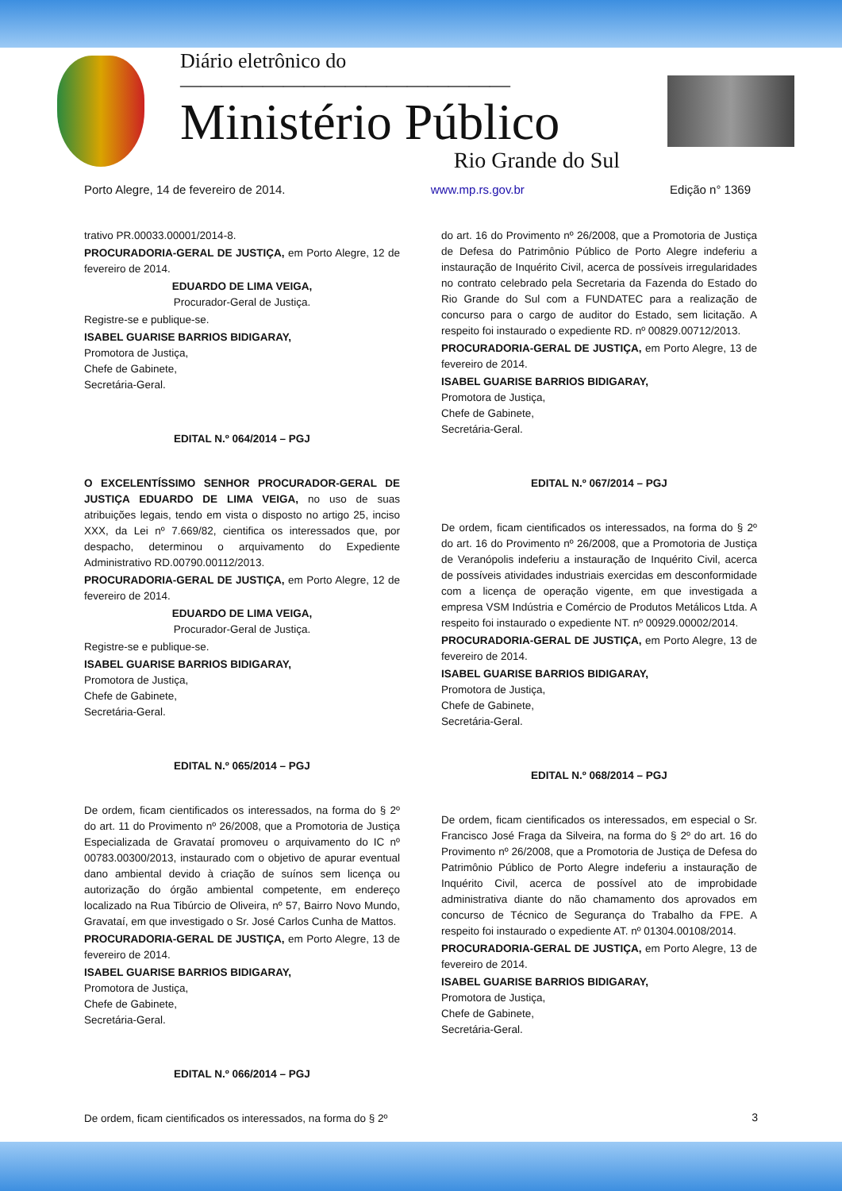Diário eletrônico do ————————————————
Ministério Público
Rio Grande do Sul
Porto Alegre, 14 de fevereiro de 2014. www.mp.rs.gov.br Edição n° 1369
trativo PR.00033.00001/2014-8.
PROCURADORIA-GERAL DE JUSTIÇA, em Porto Alegre, 12 de fevereiro de 2014.
EDUARDO DE LIMA VEIGA,
Procurador-Geral de Justiça.
Registre-se e publique-se.
ISABEL GUARISE BARRIOS BIDIGARAY,
Promotora de Justiça,
Chefe de Gabinete,
Secretária-Geral.
EDITAL N.º 064/2014 – PGJ
O EXCELENTÍSSIMO SENHOR PROCURADOR-GERAL DE JUSTIÇA EDUARDO DE LIMA VEIGA, no uso de suas atribuições legais, tendo em vista o disposto no artigo 25, inciso XXX, da Lei nº 7.669/82, cientifica os interessados que, por despacho, determinou o arquivamento do Expediente Administrativo RD.00790.00112/2013.
PROCURADORIA-GERAL DE JUSTIÇA, em Porto Alegre, 12 de fevereiro de 2014.
EDUARDO DE LIMA VEIGA,
Procurador-Geral de Justiça.
Registre-se e publique-se.
ISABEL GUARISE BARRIOS BIDIGARAY,
Promotora de Justiça,
Chefe de Gabinete,
Secretária-Geral.
EDITAL N.º 065/2014 – PGJ
De ordem, ficam cientificados os interessados, na forma do § 2º do art. 11 do Provimento nº 26/2008, que a Promotoria de Justiça Especializada de Gravataí promoveu o arquivamento do IC nº 00783.00300/2013, instaurado com o objetivo de apurar eventual dano ambiental devido à criação de suínos sem licença ou autorização do órgão ambiental competente, em endereço localizado na Rua Tibúrcio de Oliveira, nº 57, Bairro Novo Mundo, Gravataí, em que investigado o Sr. José Carlos Cunha de Mattos.
PROCURADORIA-GERAL DE JUSTIÇA, em Porto Alegre, 13 de fevereiro de 2014.
ISABEL GUARISE BARRIOS BIDIGARAY,
Promotora de Justiça,
Chefe de Gabinete,
Secretária-Geral.
EDITAL N.º 066/2014 – PGJ
De ordem, ficam cientificados os interessados, na forma do § 2º
do art. 16 do Provimento nº 26/2008, que a Promotoria de Justiça de Defesa do Patrimônio Público de Porto Alegre indeferiu a instauração de Inquérito Civil, acerca de possíveis irregularidades no contrato celebrado pela Secretaria da Fazenda do Estado do Rio Grande do Sul com a FUNDATEC para a realização de concurso para o cargo de auditor do Estado, sem licitação. A respeito foi instaurado o expediente RD. nº 00829.00712/2013.
PROCURADORIA-GERAL DE JUSTIÇA, em Porto Alegre, 13 de fevereiro de 2014.
ISABEL GUARISE BARRIOS BIDIGARAY,
Promotora de Justiça,
Chefe de Gabinete,
Secretária-Geral.
EDITAL N.º 067/2014 – PGJ
De ordem, ficam cientificados os interessados, na forma do § 2º do art. 16 do Provimento nº 26/2008, que a Promotoria de Justiça de Veranópolis indeferiu a instauração de Inquérito Civil, acerca de possíveis atividades industriais exercidas em desconformidade com a licença de operação vigente, em que investigada a empresa VSM Indústria e Comércio de Produtos Metálicos Ltda. A respeito foi instaurado o expediente NT. nº 00929.00002/2014.
PROCURADORIA-GERAL DE JUSTIÇA, em Porto Alegre, 13 de fevereiro de 2014.
ISABEL GUARISE BARRIOS BIDIGARAY,
Promotora de Justiça,
Chefe de Gabinete,
Secretária-Geral.
EDITAL N.º 068/2014 – PGJ
De ordem, ficam cientificados os interessados, em especial o Sr. Francisco José Fraga da Silveira, na forma do § 2º do art. 16 do Provimento nº 26/2008, que a Promotoria de Justiça de Defesa do Patrimônio Público de Porto Alegre indeferiu a instauração de Inquérito Civil, acerca de possível ato de improbidade administrativa diante do não chamamento dos aprovados em concurso de Técnico de Segurança do Trabalho da FPE. A respeito foi instaurado o expediente AT. nº 01304.00108/2014.
PROCURADORIA-GERAL DE JUSTIÇA, em Porto Alegre, 13 de fevereiro de 2014.
ISABEL GUARISE BARRIOS BIDIGARAY,
Promotora de Justiça,
Chefe de Gabinete,
Secretária-Geral.
3